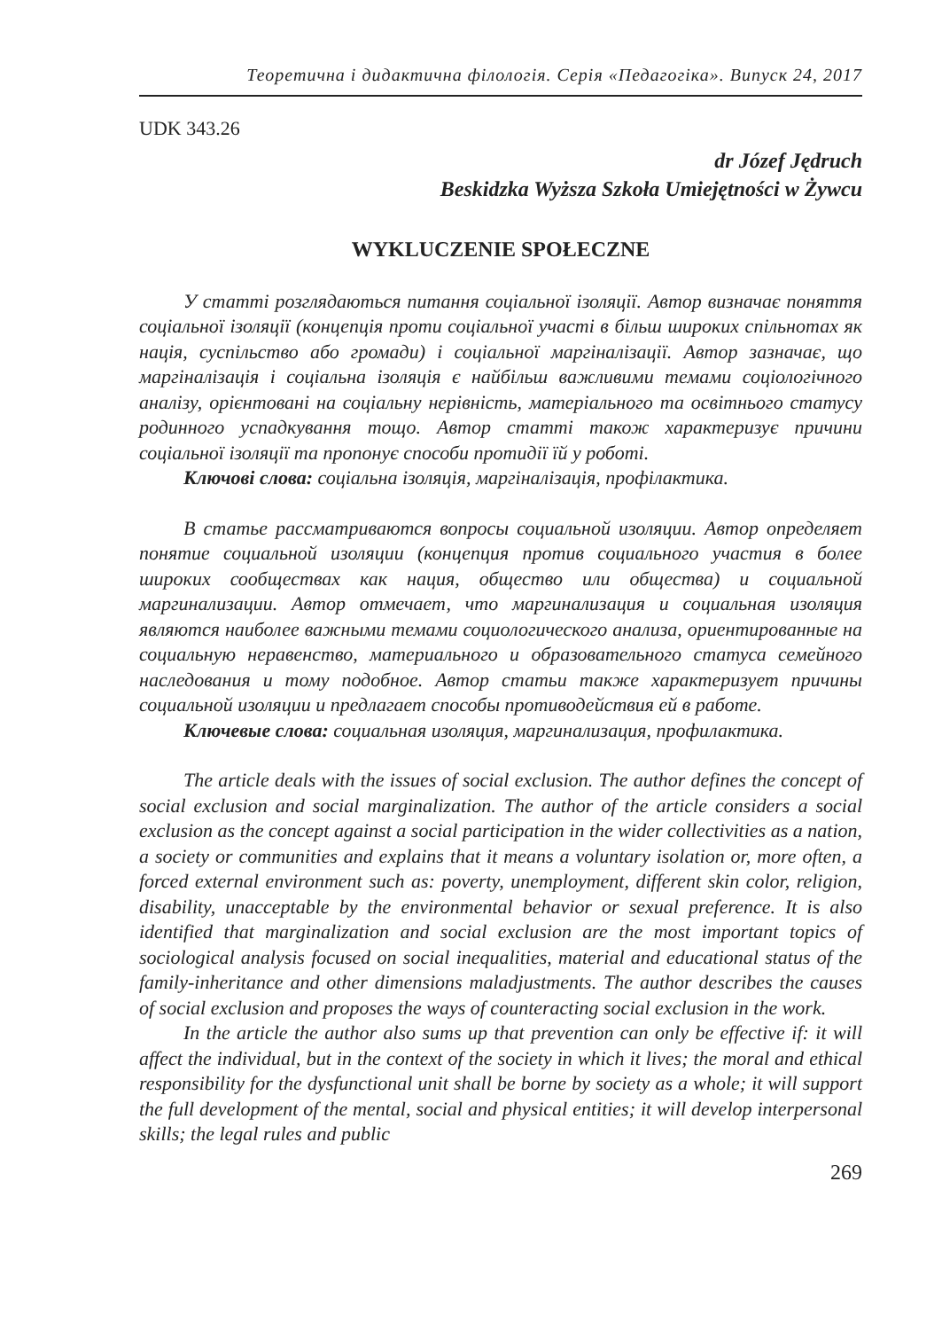Теоретична і дидактична філологія. Серія «Педагогіка». Випуск 24, 2017
UDK 343.26
dr Józef Jędruch
Beskidzka Wyższa Szkoła Umiejętności w Żywcu
WYKLUCZENIE SPOŁECZNE
У статті розглядаються питання соціальної ізоляції. Автор визначає поняття соціальної ізоляції (концепція проти соціальної участі в більш широких спільнотах як нація, суспільство або громади) і соціальної маргіналізації. Автор зазначає, що маргіналізація і соціальна ізоляція є найбільш важливими темами соціологічного аналізу, орієнтовані на соціальну нерівність, матеріального та освітнього статусу родинного успадкування тощо. Автор статті також характеризує причини соціальної ізоляції та пропонує способи протидії їй у роботі.
Ключові слова: соціальна ізоляція, маргіналізація, профілактика.
В статье рассматриваются вопросы социальной изоляции. Автор определяет понятие социальной изоляции (концепция против социального участия в более широких сообществах как нация, общество или общества) и социальной маргинализации. Автор отмечает, что маргинализация и социальная изоляция являются наиболее важными темами социологического анализа, ориентированные на социальную неравенство, материального и образовательного статуса семейного наследования и тому подобное. Автор статьи также характеризует причины социальной изоляции и предлагает способы противодействия ей в работе.
Ключевые слова: социальная изоляция, маргинализация, профилактика.
The article deals with the issues of social exclusion. The author defines the concept of social exclusion and social marginalization. The author of the article considers a social exclusion as the concept against a social participation in the wider collectivities as a nation, a society or communities and explains that it means a voluntary isolation or, more often, a forced external environment such as: poverty, unemployment, different skin color, religion, disability, unacceptable by the environmental behavior or sexual preference. It is also identified that marginalization and social exclusion are the most important topics of sociological analysis focused on social inequalities, material and educational status of the family-inheritance and other dimensions maladjustments. The author describes the causes of social exclusion and proposes the ways of counteracting social exclusion in the work.
In the article the author also sums up that prevention can only be effective if: it will affect the individual, but in the context of the society in which it lives; the moral and ethical responsibility for the dysfunctional unit shall be borne by society as a whole; it will support the full development of the mental, social and physical entities; it will develop interpersonal skills; the legal rules and public
269